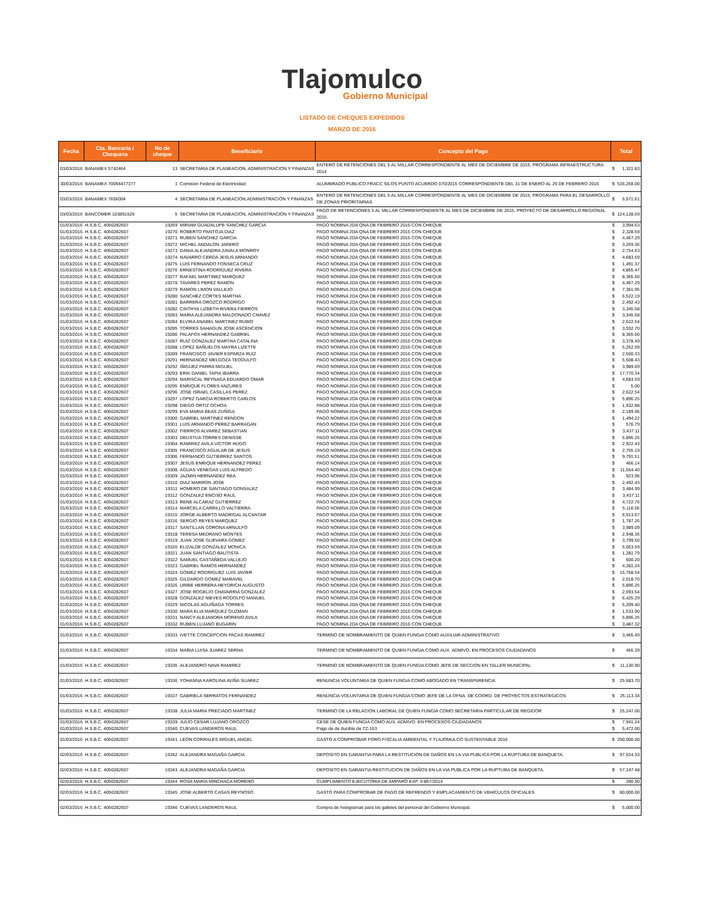Tlajomulco
Gobierno Municipal
LISTADO DE CHEQUES EXPEDIDOS
MARZO DE 2016
| Fecha | Cta. Bancaria / Chequera | No de cheque | Beneficiario | Concepto del Pago | Total | |
| --- | --- | --- | --- | --- | --- | --- |
| 03/03/2016 | BANAMEX 5742464 | 13 | SECRETARIA DE PLANEACION, ADMINISTRACION Y FINANZAS | ENTERO DE RETENCIONES DEL 5 AL MILLAR CORRESPONDIENTE AL MES DE DICIEMBRE DE 2015, PROGRAMA INFRAESTRUCTURA 2014 | $ | 1,321.83 |
| 30/03/2016 | BANAMEX 70094477377 | 1 | Comision Federal de Electricidad | ALUMBRADO PUBLICO FRACC SILOS PUNTO ACUERDO 070/2015 CORRESPONDIENTE DEL 31 DE ENERO AL 29 DE FEBRERO 2016 | $ | 535,258.00 |
| 03/03/2016 | BANAMEX 7656004 | 4 | SECRETARIA DE PLANEACION,ADMINISTRACION Y FINANZAS | ENTERO DE RETENCIONES DEL 5 AL MILLAR CORRESPONDIENTE AL MES DE DICIEMBRE DE 2015, PROGRAMA PARA EL DESARROLLO DE ZONAS PRIORITARIAS | $ | 5,571.61 |
| 03/03/2016 | BANCOMER 103891526 | 5 | SECRETARIA DE PLANEACION, ADMINISTRACION Y FINANZAS | PAGO DE RETENCIONES 5 AL MILLAR CORRESPONDIENTE AL MES DE DICIEMBRE DE 2015, PROYECTO DE DESARROLLO REGIONAL 2015. | $ | 124,128.59 |
| 01/03/2016 | H.S.B.C. 4050282607 | 19269 | MIRIAM GUADALUPE SANCHEZ GARCIA | PAGO NOMINA 2DA QNA DE FEBRERO 2016 CON CHEQUE | $ | 3,994.63 |
| 01/03/2016 | H.S.B.C. 4050282607 | 19270 | ROBERTO PANTOJA DIAZ | PAGO NOMINA 2DA QNA DE FEBRERO 2016 CON CHEQUE | $ | 2,328.59 |
| 01/03/2016 | H.S.B.C. 4050282607 | 19271 | RUBEN SANCHEZ GARCIA | PAGO NOMINA 2DA QNA DE FEBRERO 2016 CON CHEQUE | $ | 4,467.29 |
| 01/03/2016 | H.S.B.C. 4050282607 | 19272 | MICHEL ANDALON JARERO | PAGO NOMINA 2DA QNA DE FEBRERO 2016 CON CHEQUE | $ | 3,269.36 |
| 01/03/2016 | H.S.B.C. 4050282607 | 19273 | DANIA ALEJANDRA ZAVALA MONROY | PAGO NOMINA 2DA QNA DE FEBRERO 2016 CON CHEQUE | $ | 2,754.63 |
| 01/03/2016 | H.S.B.C. 4050282607 | 19274 | NAVARRO CERDA JESUS ARMANDO | PAGO NOMINA 2DA QNA DE FEBRERO 2016 CON CHEQUE | $ | 4,683.59 |
| 01/03/2016 | H.S.B.C. 4050282607 | 19275 | LUIS FERNANDO FONSECA CRUZ | PAGO NOMINA 2DA QNA DE FEBRERO 2016 CON CHEQUE | $ | 1,491.37 |
| 01/03/2016 | H.S.B.C. 4050282607 | 19276 | ERNESTINA RODRIGUEZ RIVERA | PAGO NOMINA 2DA QNA DE FEBRERO 2016 CON CHEQUE | $ | 4,855.47 |
| 01/03/2016 | H.S.B.C. 4050282607 | 19277 | RAFAEL MARTINEZ MARQUEZ | PAGO NOMINA 2DA QNA DE FEBRERO 2016 CON CHEQUE | $ | 8,365.60 |
| 01/03/2016 | H.S.B.C. 4050282607 | 19278 | TAVARES PEREZ RAMON | PAGO NOMINA 2DA QNA DE FEBRERO 2016 CON CHEQUE | $ | 4,467.29 |
| 01/03/2016 | H.S.B.C. 4050282607 | 19279 | RAMON LIMON VALLEJO | PAGO NOMINA 2DA QNA DE FEBRERO 2016 CON CHEQUE | $ | 7,361.95 |
| 01/03/2016 | H.S.B.C. 4050282607 | 19280 | SANCHEZ CORTES MARTHA | PAGO NOMINA 2DA QNA DE FEBRERO 2016 CON CHEQUE | $ | 6,522.19 |
| 01/03/2016 | H.S.B.C. 4050282607 | 19281 | BARRERA OROZCO RODRIGO | PAGO NOMINA 2DA QNA DE FEBRERO 2016 CON CHEQUE | $ | 2,492.43 |
| 01/03/2016 | H.S.B.C. 4050282607 | 19282 | CINTHYA LIZBETH RIVERA FIERROS | PAGO NOMINA 2DA QNA DE FEBRERO 2016 CON CHEQUE | $ | 3,345.58 |
| 01/03/2016 | H.S.B.C. 4050282607 | 19283 | MARIA ALEJANDRA MALDONADO CHAVEZ | PAGO NOMINA 2DA QNA DE FEBRERO 2016 CON CHEQUE | $ | 3,345.58 |
| 01/03/2016 | H.S.B.C. 4050282607 | 19284 | ELVIRA ANABEL MARTINEZ RUBIO | PAGO NOMINA 2DA QNA DE FEBRERO 2016 CON CHEQUE | $ | 2,622.54 |
| 01/03/2016 | H.S.B.C. 4050282607 | 19285 | TORRES SAHAGUN JOSE ASCENCION | PAGO NOMINA 2DA QNA DE FEBRERO 2016 CON CHEQUE | $ | 3,932.70 |
| 01/03/2016 | H.S.B.C. 4050282607 | 19286 | PALAFOX HERNANDEZ GABRIEL | PAGO NOMINA 2DA QNA DE FEBRERO 2016 CON CHEQUE | $ | 8,365.60 |
| 01/03/2016 | H.S.B.C. 4050282607 | 19287 | RUIZ GONZALEZ MARTHA CATALINA | PAGO NOMINA 2DA QNA DE FEBRERO 2016 CON CHEQUE | $ | 3,378.49 |
| 01/03/2016 | H.S.B.C. 4050282607 | 19288 | LOPEZ BAÑUELOS MAYRA LIZETTE | PAGO NOMINA 2DA QNA DE FEBRERO 2016 CON CHEQUE | $ | 5,252.09 |
| 01/03/2016 | H.S.B.C. 4050282607 | 19289 | FRANCISCO JAVIER ESPARZA RUIZ | PAGO NOMINA 2DA QNA DE FEBRERO 2016 CON CHEQUE | $ | 2,500.33 |
| 01/03/2016 | H.S.B.C. 4050282607 | 19291 | HERNANDEZ MELGOZA TEODULFO | PAGO NOMINA 2DA QNA DE FEBRERO 2016 CON CHEQUE | $ | 5,508.43 |
| 01/03/2016 | H.S.B.C. 4050282607 | 19292 | IÑIGUEZ PARRA MIGUEL | PAGO NOMINA 2DA QNA DE FEBRERO 2016 CON CHEQUE | $ | 3,989.09 |
| 01/03/2016 | H.S.B.C. 4050282607 | 19293 | ERIK DANIEL TAPIA IBARRA | PAGO NOMINA 2DA QNA DE FEBRERO 2016 CON CHEQUE | $ | 17,770.34 |
| 01/03/2016 | H.S.B.C. 4050282607 | 19294 | MARISCAL REYNAGA EDUARDO OMAR | PAGO NOMINA 2DA QNA DE FEBRERO 2016 CON CHEQUE | $ | 4,683.59 |
| 01/03/2016 | H.S.B.C. 4050282607 | 19295 | ENRIQUE FLORES ANZURES | PAGO NOMINA 2DA QNA DE FEBRERO 2016 CON CHEQUE | $ | 5.00 |
| 01/03/2016 | H.S.B.C. 4050282607 | 19296 | JOSE ISRAEL CASILLAS PEREZ | PAGO NOMINA 2DA QNA DE FEBRERO 2016 CON CHEQUE | $ | 2,622.54 |
| 01/03/2016 | H.S.B.C. 4050282607 | 19297 | LOPEZ GARCIA ROBERTO CARLOS | PAGO NOMINA 2DA QNA DE FEBRERO 2016 CON CHEQUE | $ | 5,896.25 |
| 01/03/2016 | H.S.B.C. 4050282607 | 19298 | DIEGO ORTIZ OCHOA | PAGO NOMINA 2DA QNA DE FEBRERO 2016 CON CHEQUE | $ | 1,932.88 |
| 01/03/2016 | H.S.B.C. 4050282607 | 19299 | EVA MARIA BEAS ZUÑIGA | PAGO NOMINA 2DA QNA DE FEBRERO 2016 CON CHEQUE | $ | 2,189.96 |
| 01/03/2016 | H.S.B.C. 4050282607 | 19300 | GABRIEL MARTINEZ RENDON | PAGO NOMINA 2DA QNA DE FEBRERO 2016 CON CHEQUE | $ | 1,494.22 |
| 01/03/2016 | H.S.B.C. 4050282607 | 19301 | LUIS ARMANDO PEREZ BARRAGAN | PAGO NOMINA 2DA QNA DE FEBRERO 2016 CON CHEQUE | $ | 576.79 |
| 01/03/2016 | H.S.B.C. 4050282607 | 19302 | FIERROS ALVAREZ SEBASTIAN | PAGO NOMINA 2DA QNA DE FEBRERO 2016 CON CHEQUE | $ | 3,437.11 |
| 01/03/2016 | H.S.B.C. 4050282607 | 19303 | DEUSTUA TORRES DENISSE | PAGO NOMINA 2DA QNA DE FEBRERO 2016 CON CHEQUE | $ | 5,896.25 |
| 01/03/2016 | H.S.B.C. 4050282607 | 19304 | RAMIREZ AVILA VICTOR HUGO | PAGO NOMINA 2DA QNA DE FEBRERO 2016 CON CHEQUE | $ | 2,922.43 |
| 01/03/2016 | H.S.B.C. 4050282607 | 19305 | FRANCISCO AGUILAR DE JESUS | PAGO NOMINA 2DA QNA DE FEBRERO 2016 CON CHEQUE | $ | 2,755.19 |
| 01/03/2016 | H.S.B.C. 4050282607 | 19306 | FERNANDO GUTIERREZ SANTOS | PAGO NOMINA 2DA QNA DE FEBRERO 2016 CON CHEQUE | $ | 9,791.51 |
| 01/03/2016 | H.S.B.C. 4050282607 | 19307 | JESUS ENRIQUE HERNANDEZ PEREZ | PAGO NOMINA 2DA QNA DE FEBRERO 2016 CON CHEQUE | $ | 466.14 |
| 01/03/2016 | H.S.B.C. 4050282607 | 19308 | AGUAS VENEGAS LUIS ALFREDO | PAGO NOMINA 2DA QNA DE FEBRERO 2016 CON CHEQUE | $ | 11,554.40 |
| 01/03/2016 | H.S.B.C. 4050282607 | 19309 | JAZMIN HERNANDEZ REA | PAGO NOMINA 2DA QNA DE FEBRERO 2016 CON CHEQUE | $ | 923.96 |
| 01/03/2016 | H.S.B.C. 4050282607 | 19310 | DIAZ MARRON JOSE | PAGO NOMINA 2DA QNA DE FEBRERO 2016 CON CHEQUE | $ | 2,492.43 |
| 01/03/2016 | H.S.B.C. 4050282607 | 19311 | HOMERO DE SANTIAGO GONSALEZ | PAGO NOMINA 2DA QNA DE FEBRERO 2016 CON CHEQUE | $ | 3,484.99 |
| 01/03/2016 | H.S.B.C. 4050282607 | 19312 | GONZALEZ ENCISO RAUL | PAGO NOMINA 2DA QNA DE FEBRERO 2016 CON CHEQUE | $ | 3,437.11 |
| 01/03/2016 | H.S.B.C. 4050282607 | 19313 | RENE ALCARAZ GUTIERREZ | PAGO NOMINA 2DA QNA DE FEBRERO 2016 CON CHEQUE | $ | 4,722.76 |
| 01/03/2016 | H.S.B.C. 4050282607 | 19314 | MARCELA CARRILLO VALTIERRA | PAGO NOMINA 2DA QNA DE FEBRERO 2016 CON CHEQUE | $ | 5,116.56 |
| 01/03/2016 | H.S.B.C. 4050282607 | 19315 | JORGE ALBERTO MADRIGAL ALCANTAR | PAGO NOMINA 2DA QNA DE FEBRERO 2016 CON CHEQUE | $ | 6,913.67 |
| 01/03/2016 | H.S.B.C. 4050282607 | 19316 | SERGIO REYES MARQUEZ | PAGO NOMINA 2DA QNA DE FEBRERO 2016 CON CHEQUE | $ | 1,787.26 |
| 01/03/2016 | H.S.B.C. 4050282607 | 19317 | SANTILLAN CORONA ARNULFO | PAGO NOMINA 2DA QNA DE FEBRERO 2016 CON CHEQUE | $ | 3,989.09 |
| 01/03/2016 | H.S.B.C. 4050282607 | 19318 | TERESA MEDRANO MONTES | PAGO NOMINA 2DA QNA DE FEBRERO 2016 CON CHEQUE | $ | 2,948.36 |
| 01/03/2016 | H.S.B.C. 4050282607 | 19319 | JUAN JOSE GUEVARA GOMEZ | PAGO NOMINA 2DA QNA DE FEBRERO 2016 CON CHEQUE | $ | 3,799.50 |
| 01/03/2016 | H.S.B.C. 4050282607 | 19320 | ELIZALDE GONZALEZ MONICA | PAGO NOMINA 2DA QNA DE FEBRERO 2016 CON CHEQUE | $ | 5,053.59 |
| 01/03/2016 | H.S.B.C. 4050282607 | 19321 | JUAN SANTIAGO BAUTISTA | PAGO NOMINA 2DA QNA DE FEBRERO 2016 CON CHEQUE | $ | 1,281.79 |
| 01/03/2016 | H.S.B.C. 4050282607 | 19322 | SAMUEL CASTAÑEDA VALLEJO | PAGO NOMINA 2DA QNA DE FEBRERO 2016 CON CHEQUE | $ | 600.20 |
| 01/03/2016 | H.S.B.C. 4050282607 | 19323 | GABRIEL RAMOS HERNANDEZ | PAGO NOMINA 2DA QNA DE FEBRERO 2016 CON CHEQUE | $ | 4,281.24 |
| 01/03/2016 | H.S.B.C. 4050282607 | 19324 | GOMEZ RODRIGUEZ LUIS JAVIER | PAGO NOMINA 2DA QNA DE FEBRERO 2016 CON CHEQUE | $ | 15,768.54 |
| 01/03/2016 | H.S.B.C. 4050282607 | 19325 | GILDARDO GOMEZ MARAVEL | PAGO NOMINA 2DA QNA DE FEBRERO 2016 CON CHEQUE | $ | 2,018.70 |
| 01/03/2016 | H.S.B.C. 4050282607 | 19326 | URIBE HERRERA HEYDRICH AUGUSTO | PAGO NOMINA 2DA QNA DE FEBRERO 2016 CON CHEQUE | $ | 5,896.25 |
| 01/03/2016 | H.S.B.C. 4050282607 | 19327 | JOSE ROGELIO CHAVARRIA GONZALEZ | PAGO NOMINA 2DA QNA DE FEBRERO 2016 CON CHEQUE | $ | 2,693.54 |
| 01/03/2016 | H.S.B.C. 4050282607 | 19328 | GONZALEZ NIEVES RODOLFO MANUEL | PAGO NOMINA 2DA QNA DE FEBRERO 2016 CON CHEQUE | $ | 6,425.29 |
| 01/03/2016 | H.S.B.C. 4050282607 | 19329 | NICOLAS AGUIÑAGA TORRES | PAGO NOMINA 2DA QNA DE FEBRERO 2016 CON CHEQUE | $ | 5,209.40 |
| 01/03/2016 | H.S.B.C. 4050282607 | 19330 | MARA ELIA MARQUEZ GUZMAN | PAGO NOMINA 2DA QNA DE FEBRERO 2016 CON CHEQUE | $ | 1,533.90 |
| 01/03/2016 | H.S.B.C. 4050282607 | 19331 | NANCY ALEJANDRA MORENO AVILA | PAGO NOMINA 2DA QNA DE FEBRERO 2016 CON CHEQUE | $ | 5,896.25 |
| 01/03/2016 | H.S.B.C. 4050282607 | 19332 | RUBEN LUJANO BUGARIN | PAGO NOMINA 2DA QNA DE FEBRERO 2016 CON CHEQUE | $ | 3,487.32 |
| 01/03/2016 | H.S.B.C. 4050282607 | 19333 | IVETTE CONCEPCION PACAS RAMIREZ | TERMINO DE NOMBRAMIENTO DE QUIEN FUNGIA COMO AUXILIAR ADMINISTRATIVO | $ | 3,465.49 |
| 01/03/2016 | H.S.B.C. 4050282607 | 19334 | MARIA LUISA JUAREZ SERNA | TERMINO DE NOMBRAMIENTO DE QUIEN FUNGIA COMO AUX. ADMIVO. EN PROCESOS CIUDADANOS | $ | 455.39 |
| 01/03/2016 | H.S.B.C. 4050282607 | 19335 | ALEJANDRO NAVA RAMIREZ | TERMINO DE NOMBRAMIENTO DE QUIEN FUNGIA COMO JEFE DE SECCION EN TALLER MUNICIPAL | $ | 11,130.90 |
| 01/03/2016 | H.S.B.C. 4050282607 | 19336 | YOHANNA KAROLINA AVIÑA SUAREZ | RENUNCIA VOLUNTARIA DE QUIEN FUNGIA COMO ABOGADO EN TRANSPARENCIA | $ | 25,683.70 |
| 01/03/2016 | H.S.B.C. 4050282607 | 19337 | GABRIELA SERRATOS FERNANDEZ | RENUNCIA VOLUNTARIA DE QUIEN FUNGIA COMO JEFE DE LA OFNA. DE COORD. DE PROYECTOS ESTRATEGICOS | $ | 25,113.34 |
| 01/03/2016 | H.S.B.C. 4050282607 | 19338 | JULIA MARIA PRECIADO MARTINEZ | TERMINO DE LA RELACION LABORAL DE QUIEN FUNGIA COMO SECRETARIA PARTICULAR DE REGIDOR | $ | 25,247.00 |
| 01/03/2016 | H.S.B.C. 4050282607 | 19339 | JULIO CESAR LUJANO OROZCO | CESE DE QUIEN FUNGIA COMO AUX. ADMIVO. EN PROCESOS CIUDADANOS | $ | 7,941.24 |
| 01/03/2016 | H.S.B.C. 4050282607 | 19340 | CUEVAS LANDEROS RAUL | Pago de de ducible de TZ-163 | $ | 5,472.00 |
| 01/03/2016 | H.S.B.C. 4050282607 | 19341 | LEON CORRALES MIGUEL ANGEL | GASTO A COMPROBAR FORO FISCALIA AMBIENTAL Y TLAJOMULCO SUSTENTABLE 2016 | $ | 290,000.00 |
| 02/03/2016 | H.S.B.C. 4050282607 | 19342 | ALEJANDRA MAGAÑA GARCIA | DEPOSITO EN GARANTIA PARA LA RESTITUCION DE DAÑOS EN LA VIA PUBLICA POR LA RUPTURA DE BANQUETA. | $ | 97,624.33 |
| 02/03/2016 | H.S.B.C. 4050282607 | 19343 | ALEJANDRA MAGAÑA GARCIA | DEPOSITO EN GARANTIA RESTITUCION DE DAÑOS EN LA VIA PUBLICA POR LA RUPTURA DE BANQUETA. | $ | 57,147.48 |
| 02/03/2016 | H.S.B.C. 4050282607 | 19344 | ROSA MARIA MINCHACA MORENO | CUMPLIMIENTO EJECUTORIA DE AMPARO EXP. II-867/2014 | $ | 390.90 |
| 02/03/2016 | H.S.B.C. 4050282607 | 19345 | JOSE ALBERTO CASAS REYNOSO | GASTO PARA COMPROBAR DE PAGO DE REFRENDO Y EMPLACAMIENTO DE VEHICULOS OFICIALES | $ | 80,000.00 |
| 02/03/2016 | H.S.B.C. 4050282607 | 19346 | CUEVAS LANDEROS RAUL | Compra de hologramas para los gafetes del personal del Gobierno Municipal. | $ | 5,000.00 |